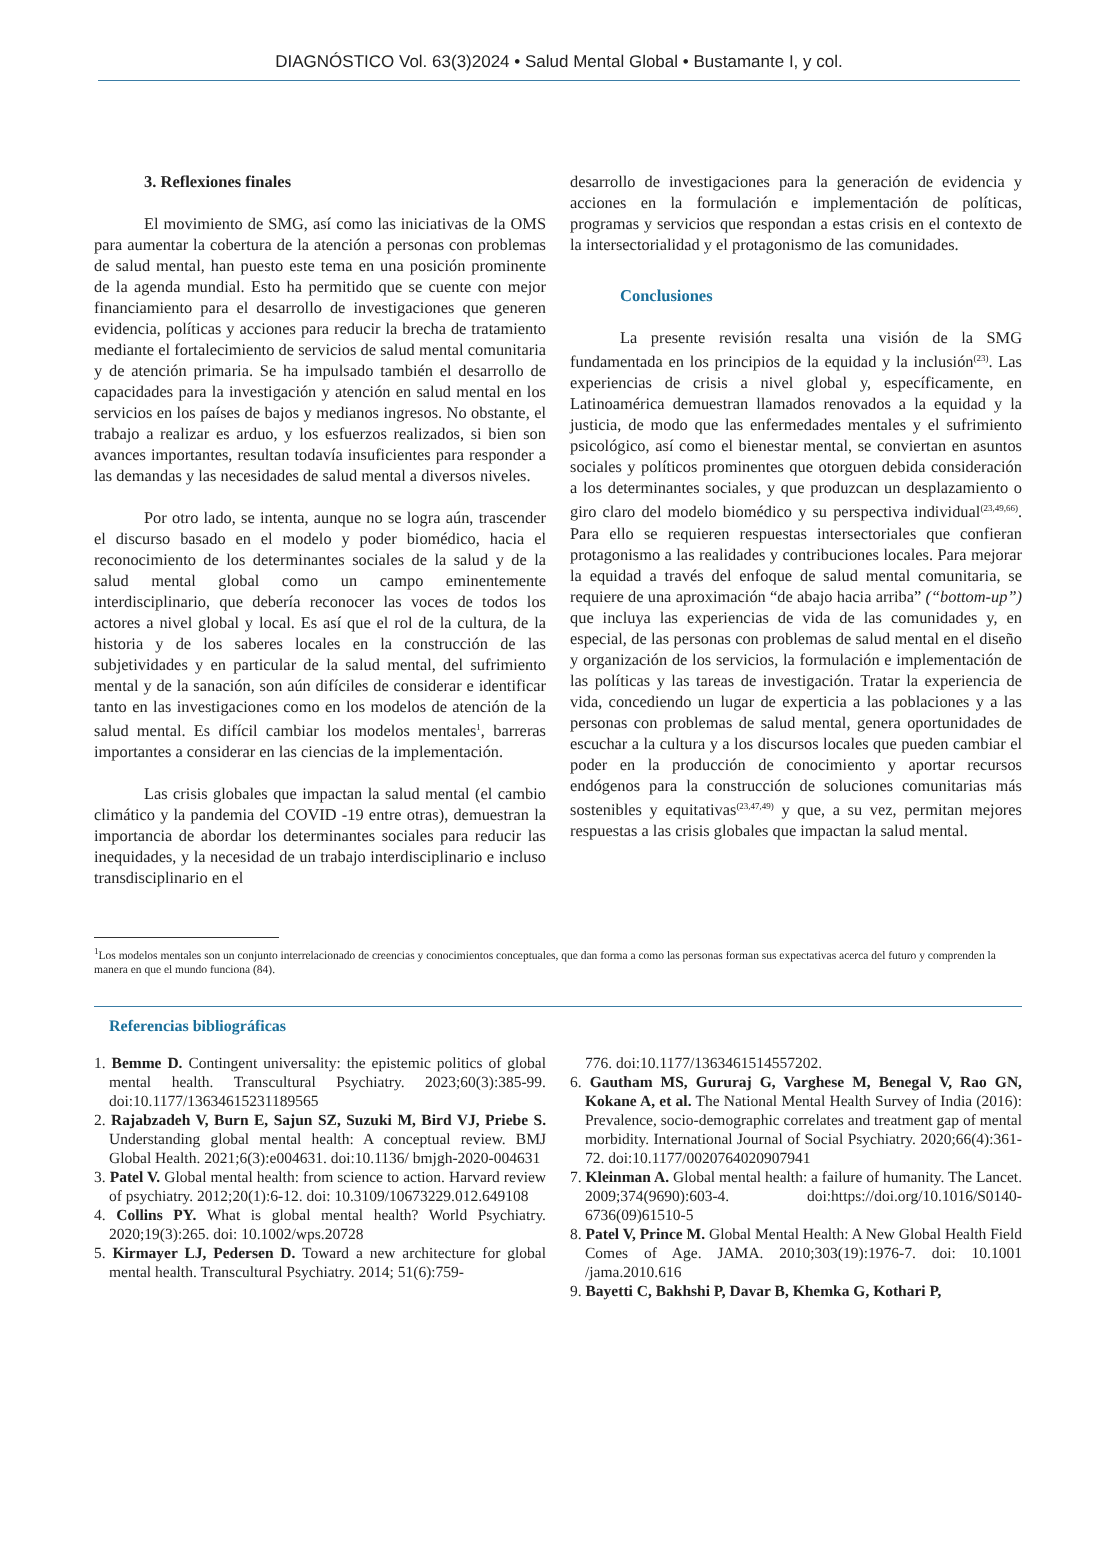DIAGNÓSTICO Vol. 63(3)2024 • Salud Mental Global • Bustamante I, y col.
3. Reflexiones finales
El movimiento de SMG, así como las iniciativas de la OMS para aumentar la cobertura de la atención a personas con problemas de salud mental, han puesto este tema en una posición prominente de la agenda mundial. Esto ha permitido que se cuente con mejor financiamiento para el desarrollo de investigaciones que generen evidencia, políticas y acciones para reducir la brecha de tratamiento mediante el fortalecimiento de servicios de salud mental comunitaria y de atención primaria. Se ha impulsado también el desarrollo de capacidades para la investigación y atención en salud mental en los servicios en los países de bajos y medianos ingresos. No obstante, el trabajo a realizar es arduo, y los esfuerzos realizados, si bien son avances importantes, resultan todavía insuficientes para responder a las demandas y las necesidades de salud mental a diversos niveles.
Por otro lado, se intenta, aunque no se logra aún, trascender el discurso basado en el modelo y poder biomédico, hacia el reconocimiento de los determinantes sociales de la salud y de la salud mental global como un campo eminentemente interdisciplinario, que debería reconocer las voces de todos los actores a nivel global y local. Es así que el rol de la cultura, de la historia y de los saberes locales en la construcción de las subjetividades y en particular de la salud mental, del sufrimiento mental y de la sanación, son aún difíciles de considerar e identificar tanto en las investigaciones como en los modelos de atención de la salud mental. Es difícil cambiar los modelos mentales<sup>1</sup>, barreras importantes a considerar en las ciencias de la implementación.
Las crisis globales que impactan la salud mental (el cambio climático y la pandemia del COVID -19 entre otras), demuestran la importancia de abordar los determinantes sociales para reducir las inequidades, y la necesidad de un trabajo interdisciplinario e incluso transdisciplinario en el
desarrollo de investigaciones para la generación de evidencia y acciones en la formulación e implementación de políticas, programas y servicios que respondan a estas crisis en el contexto de la intersectorialidad y el protagonismo de las comunidades.
Conclusiones
La presente revisión resalta una visión de la SMG fundamentada en los principios de la equidad y la inclusión<sup>(23)</sup>. Las experiencias de crisis a nivel global y, específicamente, en Latinoamérica demuestran llamados renovados a la equidad y la justicia, de modo que las enfermedades mentales y el sufrimiento psicológico, así como el bienestar mental, se conviertan en asuntos sociales y políticos prominentes que otorguen debida consideración a los determinantes sociales, y que produzcan un desplazamiento o giro claro del modelo biomédico y su perspectiva individual<sup>(23,49,66)</sup>. Para ello se requieren respuestas intersectoriales que confieran protagonismo a las realidades y contribuciones locales. Para mejorar la equidad a través del enfoque de salud mental comunitaria, se requiere de una aproximación “de abajo hacia arriba” (“bottom-up”) que incluya las experiencias de vida de las comunidades y, en especial, de las personas con problemas de salud mental en el diseño y organización de los servicios, la formulación e implementación de las políticas y las tareas de investigación. Tratar la experiencia de vida, concediendo un lugar de experticia a las poblaciones y a las personas con problemas de salud mental, genera oportunidades de escuchar a la cultura y a los discursos locales que pueden cambiar el poder en la producción de conocimiento y aportar recursos endógenos para la construcción de soluciones comunitarias más sostenibles y equitativas<sup>(23,47,49)</sup> y que, a su vez, permitan mejores respuestas a las crisis globales que impactan la salud mental.
<sup>1</sup> Los modelos mentales son un conjunto interrelacionado de creencias y conocimientos conceptuales, que dan forma a como las personas forman sus expectativas acerca del futuro y comprenden la manera en que el mundo funciona (84).
Referencias bibliográficas
1. Bemme D. Contingent universality: the epistemic politics of global mental health. Transcultural Psychiatry. 2023;60(3):385-99. doi:10.1177/13634615231189565
2. Rajabzadeh V, Burn E, Sajun SZ, Suzuki M, Bird VJ, Priebe S. Understanding global mental health: A conceptual review. BMJ Global Health. 2021;6(3):e004631. doi:10.1136/ bmjgh-2020-004631
3. Patel V. Global mental health: from science to action. Harvard review of psychiatry. 2012;20(1):6-12. doi: 10.3109/10673229.012.649108
4. Collins PY. What is global mental health? World Psychiatry. 2020;19(3):265. doi: 10.1002/wps.20728
5. Kirmayer LJ, Pedersen D. Toward a new architecture for global mental health. Transcultural Psychiatry. 2014; 51(6):759-
776. doi:10.1177/1363461514557202.
6. Gautham MS, Gururaj G, Varghese M, Benegal V, Rao GN, Kokane A, et al. The National Mental Health Survey of India (2016): Prevalence, socio-demographic correlates and treatment gap of mental morbidity. International Journal of Social Psychiatry. 2020;66(4):361-72. doi:10.1177/0020764020907941
7. Kleinman A. Global mental health: a failure of humanity. The Lancet. 2009;374(9690):603-4. doi:https://doi.org/10.1016/S0140-6736(09)61510-5
8. Patel V, Prince M. Global Mental Health: A New Global Health Field Comes of Age. JAMA. 2010;303(19):1976-7. doi: 10.1001 /jama.2010.616
9. Bayetti C, Bakhshi P, Davar B, Khemka G, Kothari P,